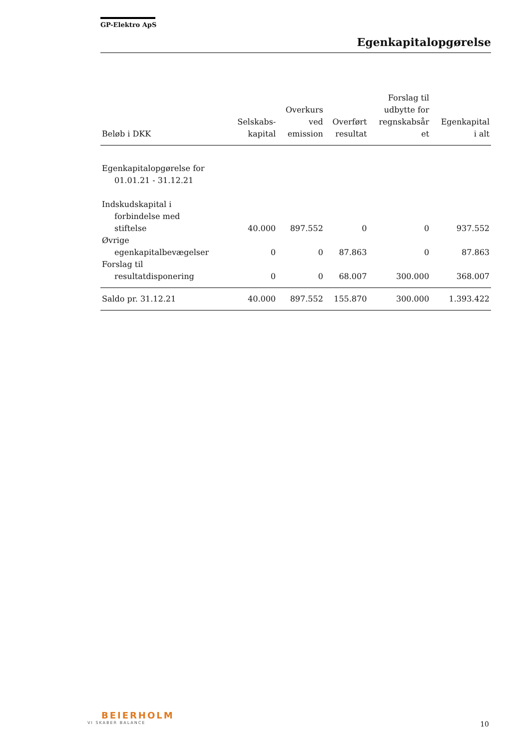GP-Elektro ApS
Egenkapitalopgørelse
| Beløb i DKK | Selskabs- kapital | Overkurs ved emission | Overført resultat | Forslag til udbytte for regnskabsår et | Egenkapital i alt |
| --- | --- | --- | --- | --- | --- |
| Egenkapitalopgørelse for 01.01.21 - 31.12.21 | | | | | |
| Indskudskapital i forbindelse med stiftelse | 40.000 | 897.552 | 0 | 0 | 937.552 |
| Øvrige egenkapitalbevægelser | 0 | 0 | 87.863 | 0 | 87.863 |
| Forslag til resultatdisponering | 0 | 0 | 68.007 | 300.000 | 368.007 |
| Saldo pr. 31.12.21 | 40.000 | 897.552 | 155.870 | 300.000 | 1.393.422 |
BEIERHOLM
VI SKABER BALANCE
10